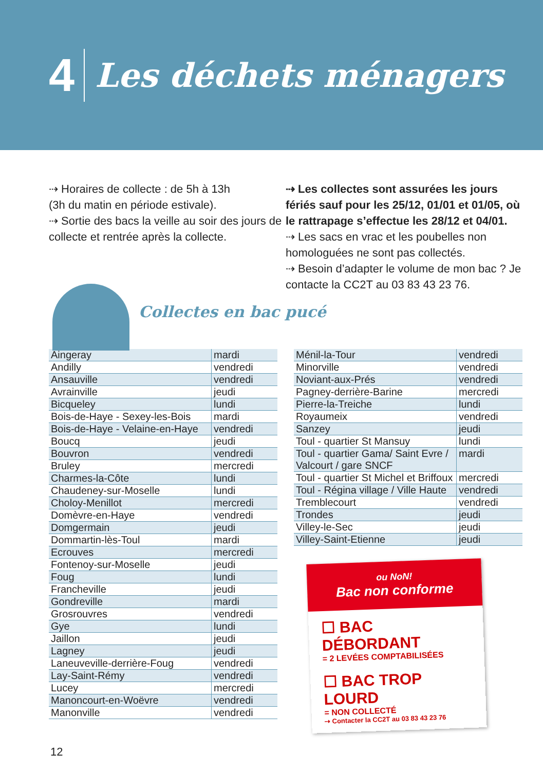4 Les déchets ménagers
⇢ Horaires de collecte : de 5h à 13h
(3h du matin en période estivale).
⇢ Sortie des bacs la veille au soir des jours de collecte et rentrée après la collecte.
⇢ Les collectes sont assurées les jours fériés sauf pour les 25/12, 01/01 et 01/05, où le rattrapage s’effectue les 28/12 et 04/01.
⇢ Les sacs en vrac et les poubelles non homologuées ne sont pas collectés.
⇢ Besoin d’adapter le volume de mon bac ? Je contacte la CC2T au 03 83 43 23 76.
Collectes en bac pucé
| Aingeray | mardi |
| Andilly | vendredi |
| Ansauville | vendredi |
| Avrainville | jeudi |
| Bicqueley | lundi |
| Bois-de-Haye - Sexey-les-Bois | mardi |
| Bois-de-Haye - Velaine-en-Haye | vendredi |
| Boucq | jeudi |
| Bouvron | vendredi |
| Bruley | mercredi |
| Charmes-la-Côte | lundi |
| Chaudeney-sur-Moselle | lundi |
| Choloy-Menillot | mercredi |
| Domèvre-en-Haye | vendredi |
| Domgermain | jeudi |
| Dommartin-lès-Toul | mardi |
| Ecrouves | mercredi |
| Fontenoy-sur-Moselle | jeudi |
| Foug | lundi |
| Francheville | jeudi |
| Gondreville | mardi |
| Grosrouvres | vendredi |
| Gye | lundi |
| Jaillon | jeudi |
| Lagney | jeudi |
| Laneuveville-derrière-Foug | vendredi |
| Lay-Saint-Rémy | vendredi |
| Lucey | mercredi |
| Manoncourt-en-Woëvre | vendredi |
| Manonville | vendredi |
| Ménil-la-Tour | vendredi |
| Minorville | vendredi |
| Noviant-aux-Prés | vendredi |
| Pagney-derrière-Barine | mercredi |
| Pierre-la-Treiche | lundi |
| Royaumeix | vendredi |
| Sanzey | jeudi |
| Toul - quartier St Mansuy | lundi |
| Toul - quartier Gama/ Saint Evre / Valcourt / gare SNCF | mardi |
| Toul - quartier St Michel et Briffoux | mercredi |
| Toul - Régina village / Ville Haute | vendredi |
| Tremblecourt | vendredi |
| Trondes | jeudi |
| Villey-le-Sec | jeudi |
| Villey-Saint-Etienne | jeudi |
ou NoN!
Bac non conforme
☐ BAC DÉBORDANT
= 2 LEVÉES COMPTABILISÉES
☐ BAC TROP LOURD
= NON COLLECTÉ
⇢ Contacter la CC2T au 03 83 43 23 76
12